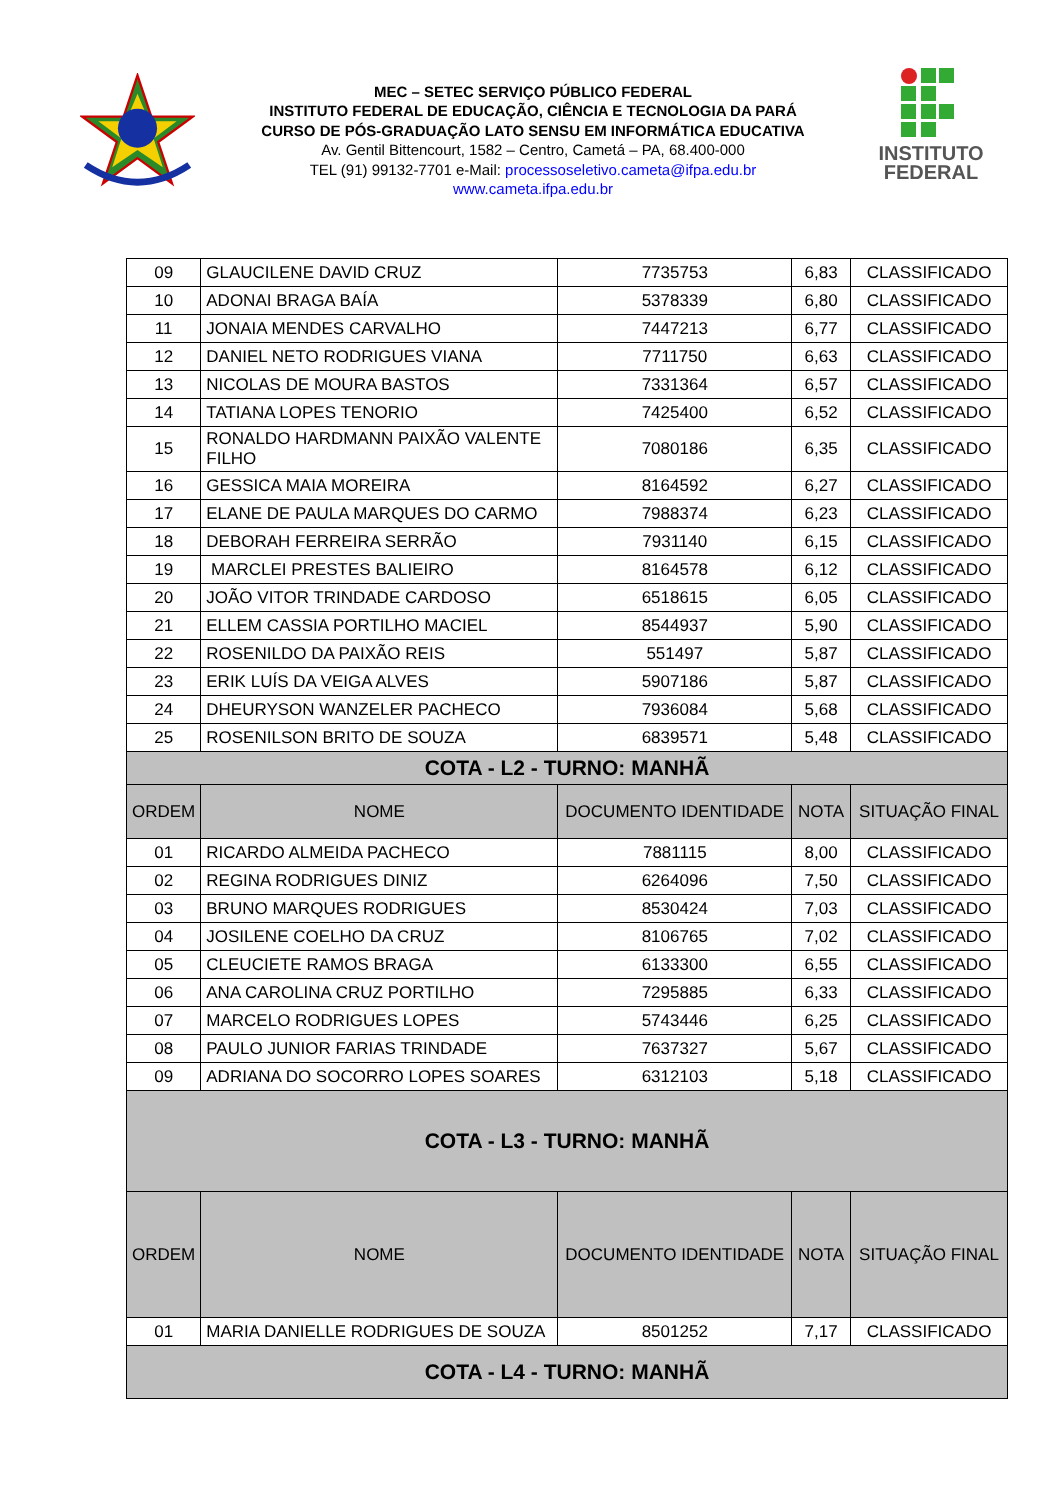MEC – SETEC SERVIÇO PÚBLICO FEDERAL
INSTITUTO FEDERAL DE EDUCAÇÃO, CIÊNCIA E TECNOLOGIA DA PARÁ
CURSO DE PÓS-GRADUAÇÃO LATO SENSU EM INFORMÁTICA EDUCATIVA
Av. Gentil Bittencourt, 1582 – Centro, Cametá – PA, 68.400-000
TEL (91) 99132-7701 e-Mail: processoseletivo.cameta@ifpa.edu.br
www.cameta.ifpa.edu.br
INSTITUTO
FEDERAL
| 09 | GLAUCILENE DAVID CRUZ | 7735753 | 6,83 | CLASSIFICADO |
| 10 | ADONAI BRAGA BAÍA | 5378339 | 6,80 | CLASSIFICADO |
| 11 | JONAIA MENDES CARVALHO | 7447213 | 6,77 | CLASSIFICADO |
| 12 | DANIEL NETO RODRIGUES VIANA | 7711750 | 6,63 | CLASSIFICADO |
| 13 | NICOLAS DE MOURA BASTOS | 7331364 | 6,57 | CLASSIFICADO |
| 14 | TATIANA LOPES TENORIO | 7425400 | 6,52 | CLASSIFICADO |
| 15 | RONALDO HARDMANN PAIXÃO VALENTE FILHO | 7080186 | 6,35 | CLASSIFICADO |
| 16 | GESSICA MAIA MOREIRA | 8164592 | 6,27 | CLASSIFICADO |
| 17 | ELANE DE PAULA MARQUES DO CARMO | 7988374 | 6,23 | CLASSIFICADO |
| 18 | DEBORAH FERREIRA SERRÃO | 7931140 | 6,15 | CLASSIFICADO |
| 19 | MARCLEI PRESTES BALIEIRO | 8164578 | 6,12 | CLASSIFICADO |
| 20 | JOÃO VITOR TRINDADE CARDOSO | 6518615 | 6,05 | CLASSIFICADO |
| 21 | ELLEM CASSIA PORTILHO MACIEL | 8544937 | 5,90 | CLASSIFICADO |
| 22 | ROSENILDO DA PAIXÃO REIS | 551497 | 5,87 | CLASSIFICADO |
| 23 | ERIK LUÍS DA VEIGA ALVES | 5907186 | 5,87 | CLASSIFICADO |
| 24 | DHEURYSON WANZELER PACHECO | 7936084 | 5,68 | CLASSIFICADO |
| 25 | ROSENILSON BRITO DE SOUZA | 6839571 | 5,48 | CLASSIFICADO |
| COTA - L2 - TURNO: MANHÃ | | | | |
| ORDEM | NOME | DOCUMENTO IDENTIDADE | NOTA | SITUAÇÃO FINAL |
| 01 | RICARDO ALMEIDA PACHECO | 7881115 | 8,00 | CLASSIFICADO |
| 02 | REGINA RODRIGUES DINIZ | 6264096 | 7,50 | CLASSIFICADO |
| 03 | BRUNO MARQUES RODRIGUES | 8530424 | 7,03 | CLASSIFICADO |
| 04 | JOSILENE COELHO DA CRUZ | 8106765 | 7,02 | CLASSIFICADO |
| 05 | CLEUCIETE RAMOS BRAGA | 6133300 | 6,55 | CLASSIFICADO |
| 06 | ANA CAROLINA CRUZ PORTILHO | 7295885 | 6,33 | CLASSIFICADO |
| 07 | MARCELO RODRIGUES LOPES | 5743446 | 6,25 | CLASSIFICADO |
| 08 | PAULO JUNIOR FARIAS TRINDADE | 7637327 | 5,67 | CLASSIFICADO |
| 09 | ADRIANA DO SOCORRO LOPES SOARES | 6312103 | 5,18 | CLASSIFICADO |
| COTA - L3 - TURNO: MANHÃ | | | | |
| ORDEM | NOME | DOCUMENTO IDENTIDADE | NOTA | SITUAÇÃO FINAL |
| 01 | MARIA DANIELLE RODRIGUES DE SOUZA | 8501252 | 7,17 | CLASSIFICADO |
| COTA - L4 - TURNO: MANHÃ | | | | |